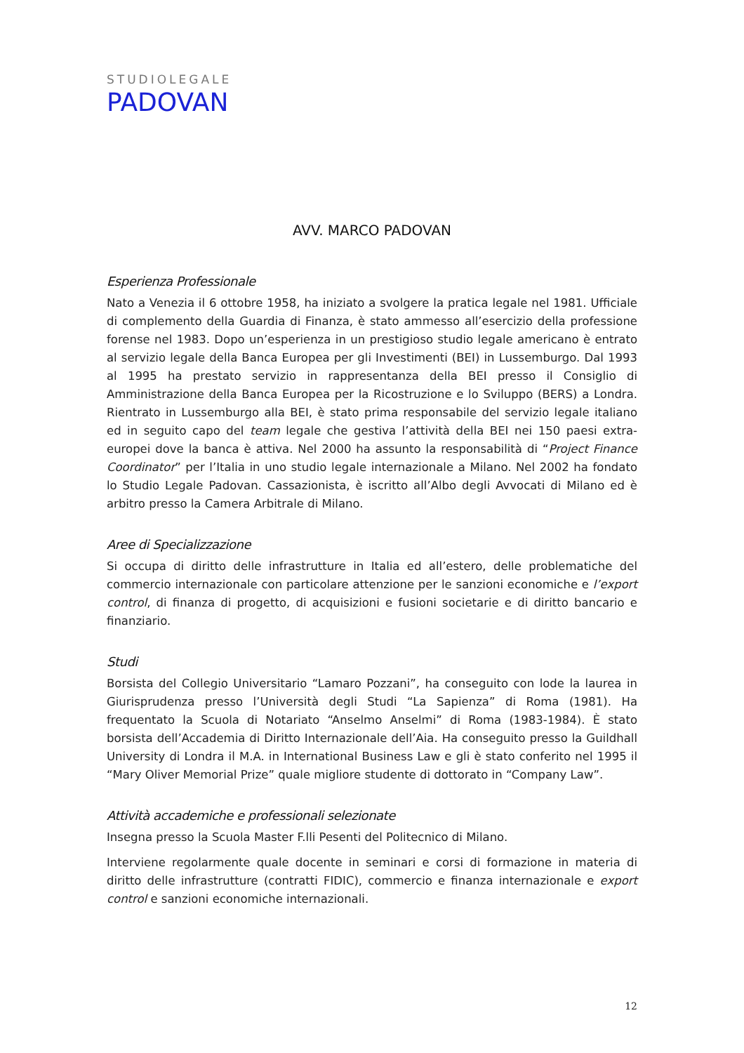STUDIOLEGALE
PADOVAN
AVV. MARCO PADOVAN
Esperienza Professionale
Nato a Venezia il 6 ottobre 1958, ha iniziato a svolgere la pratica legale nel 1981. Ufficiale di complemento della Guardia di Finanza, è stato ammesso all’esercizio della professione forense nel 1983. Dopo un’esperienza in un prestigioso studio legale americano è entrato al servizio legale della Banca Europea per gli Investimenti (BEI) in Lussemburgo. Dal 1993 al 1995 ha prestato servizio in rappresentanza della BEI presso il Consiglio di Amministrazione della Banca Europea per la Ricostruzione e lo Sviluppo (BERS) a Londra. Rientrato in Lussemburgo alla BEI, è stato prima responsabile del servizio legale italiano ed in seguito capo del team legale che gestiva l’attività della BEI nei 150 paesi extra-europei dove la banca è attiva. Nel 2000 ha assunto la responsabilità di “Project Finance Coordinator” per l’Italia in uno studio legale internazionale a Milano. Nel 2002 ha fondato lo Studio Legale Padovan. Cassazionista, è iscritto all’Albo degli Avvocati di Milano ed è arbitro presso la Camera Arbitrale di Milano.
Aree di Specializzazione
Si occupa di diritto delle infrastrutture in Italia ed all’estero, delle problematiche del commercio internazionale con particolare attenzione per le sanzioni economiche e l’export control, di finanza di progetto, di acquisizioni e fusioni societarie e di diritto bancario e finanziario.
Studi
Borsista del Collegio Universitario “Lamaro Pozzani”, ha conseguito con lode la laurea in Giurisprudenza presso l’Università degli Studi “La Sapienza” di Roma (1981). Ha frequentato la Scuola di Notariato “Anselmo Anselmi” di Roma (1983-1984). È stato borsista dell’Accademia di Diritto Internazionale dell’Aia. Ha conseguito presso la Guildhall University di Londra il M.A. in International Business Law e gli è stato conferito nel 1995 il “Mary Oliver Memorial Prize” quale migliore studente di dottorato in “Company Law”.
Attività accademiche e professionali selezionate
Insegna presso la Scuola Master F.lli Pesenti del Politecnico di Milano.
Interviene regolarmente quale docente in seminari e corsi di formazione in materia di diritto delle infrastrutture (contratti FIDIC), commercio e finanza internazionale e export control e sanzioni economiche internazionali.
12